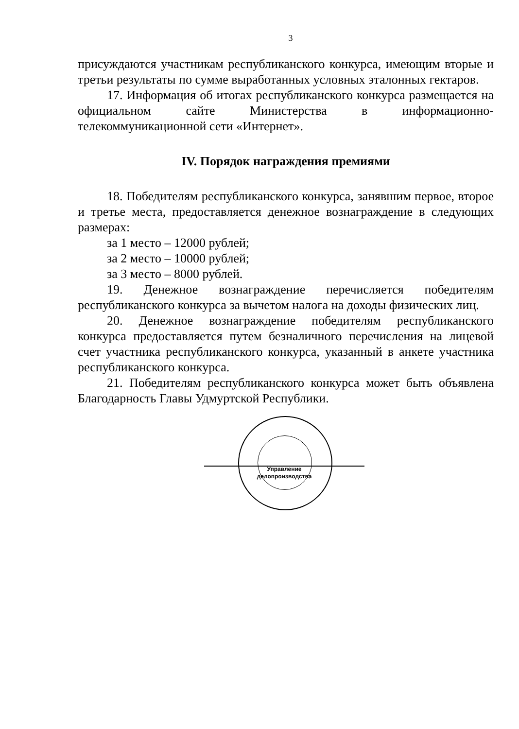3
присуждаются участникам республиканского конкурса, имеющим вторые и третьи результаты по сумме выработанных условных эталонных гектаров.
17. Информация об итогах республиканского конкурса размещается на официальном сайте Министерства в информационно-телекоммуникационной сети «Интернет».
IV. Порядок награждения премиями
18. Победителям республиканского конкурса, занявшим первое, второе и третье места, предоставляется денежное вознаграждение в следующих размерах:
за 1 место – 12000 рублей;
за 2 место – 10000 рублей;
за 3 место – 8000 рублей.
19. Денежное вознаграждение перечисляется победителям республиканского конкурса за вычетом налога на доходы физических лиц.
20. Денежное вознаграждение победителям республиканского конкурса предоставляется путем безналичного перечисления на лицевой счет участника республиканского конкурса, указанный в анкете участника республиканского конкурса.
21. Победителям республиканского конкурса может быть объявлена Благодарность Главы Удмуртской Республики.
Управление делопроизводства